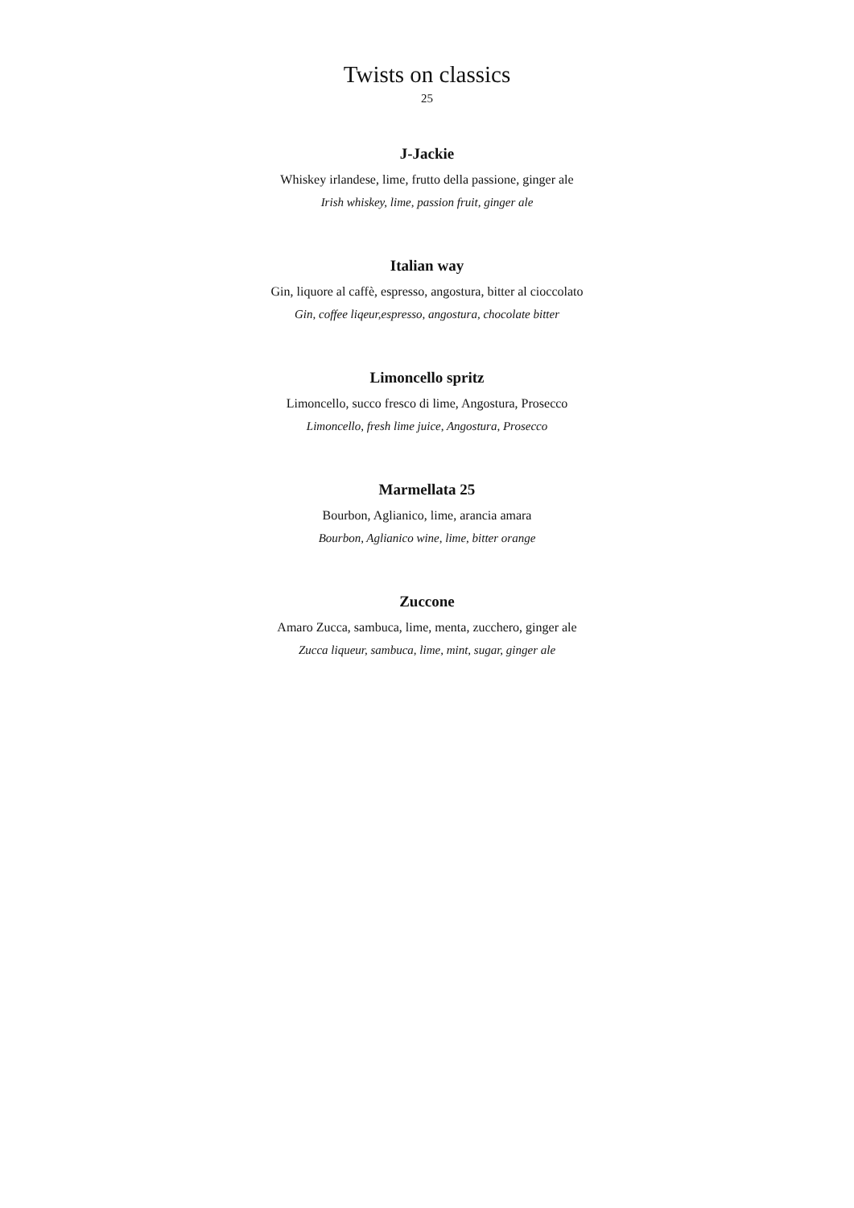Twists on classics
25
J-Jackie
Whiskey irlandese, lime, frutto della passione, ginger ale
Irish whiskey, lime, passion fruit, ginger ale
Italian way
Gin, liquore al caffè, espresso, angostura, bitter al cioccolato
Gin, coffee liqeur,espresso, angostura, chocolate bitter
Limoncello spritz
Limoncello, succo fresco di lime, Angostura, Prosecco
Limoncello, fresh lime juice, Angostura, Prosecco
Marmellata 25
Bourbon, Aglianico, lime, arancia amara
Bourbon, Aglianico wine, lime, bitter orange
Zuccone
Amaro Zucca, sambuca, lime, menta, zucchero, ginger ale
Zucca liqueur, sambuca, lime, mint, sugar, ginger ale